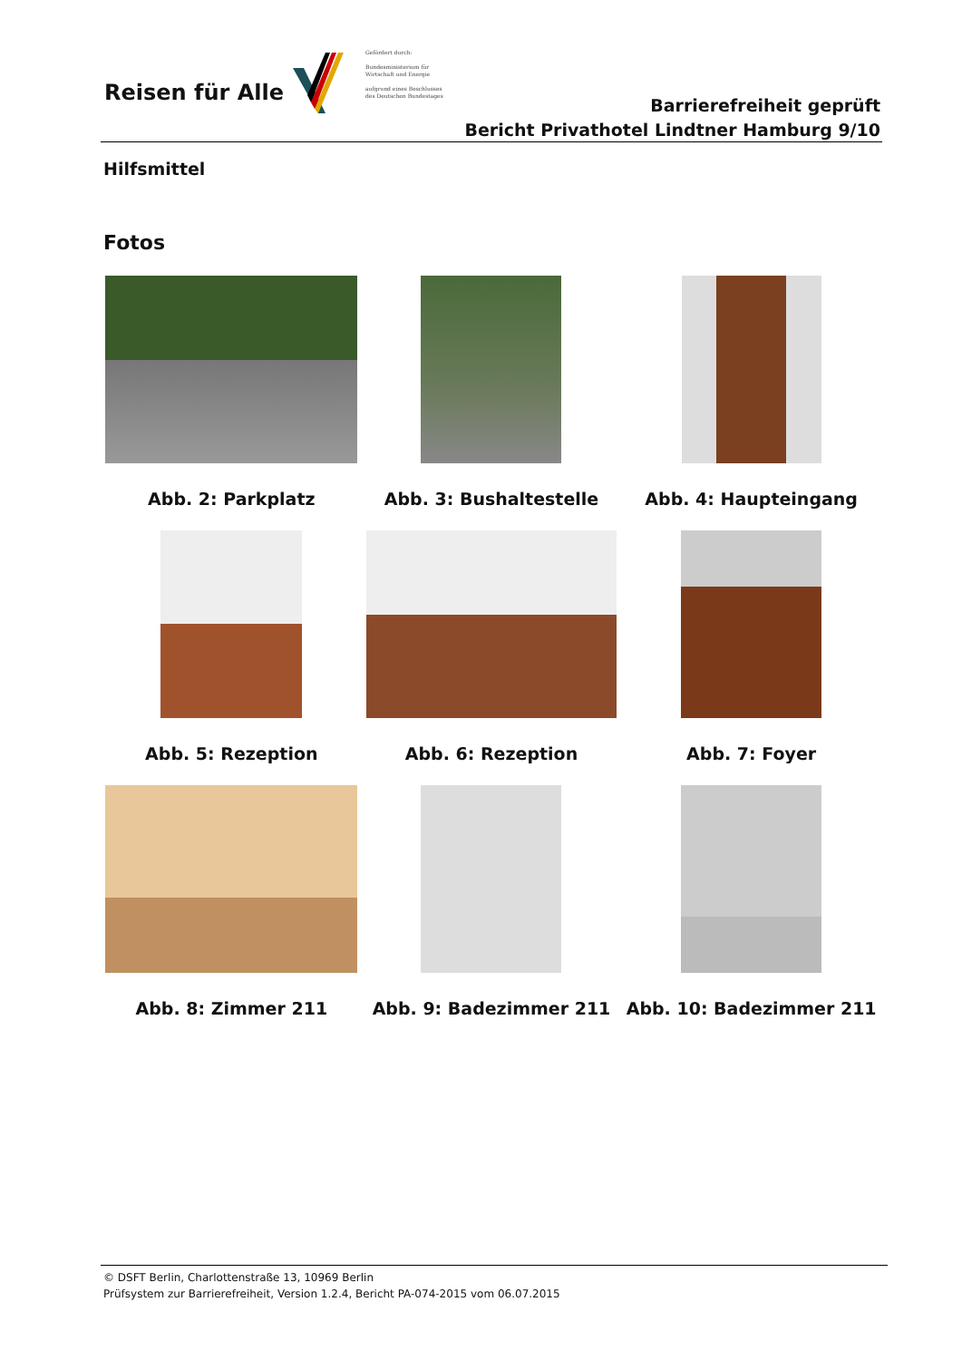Reisen für Alle
Gefördert durch:
Bundesministerium für Wirtschaft und Energie
aufgrund eines Beschlusses des Deutschen Bundestages
Barrierefreiheit geprüft
Bericht Privathotel Lindtner Hamburg 9/10
Hilfsmittel
Fotos
Abb. 2: Parkplatz
Abb. 3: Bushaltestelle
Abb. 4: Haupteingang
Abb. 5: Rezeption
Abb. 6: Rezeption
Abb. 7: Foyer
Abb. 8: Zimmer 211
Abb. 9: Badezimmer 211
Abb. 10: Badezimmer 211
© DSFT Berlin, Charlottenstraße 13, 10969 Berlin
Prüfsystem zur Barrierefreiheit, Version 1.2.4, Bericht PA-074-2015 vom 06.07.2015